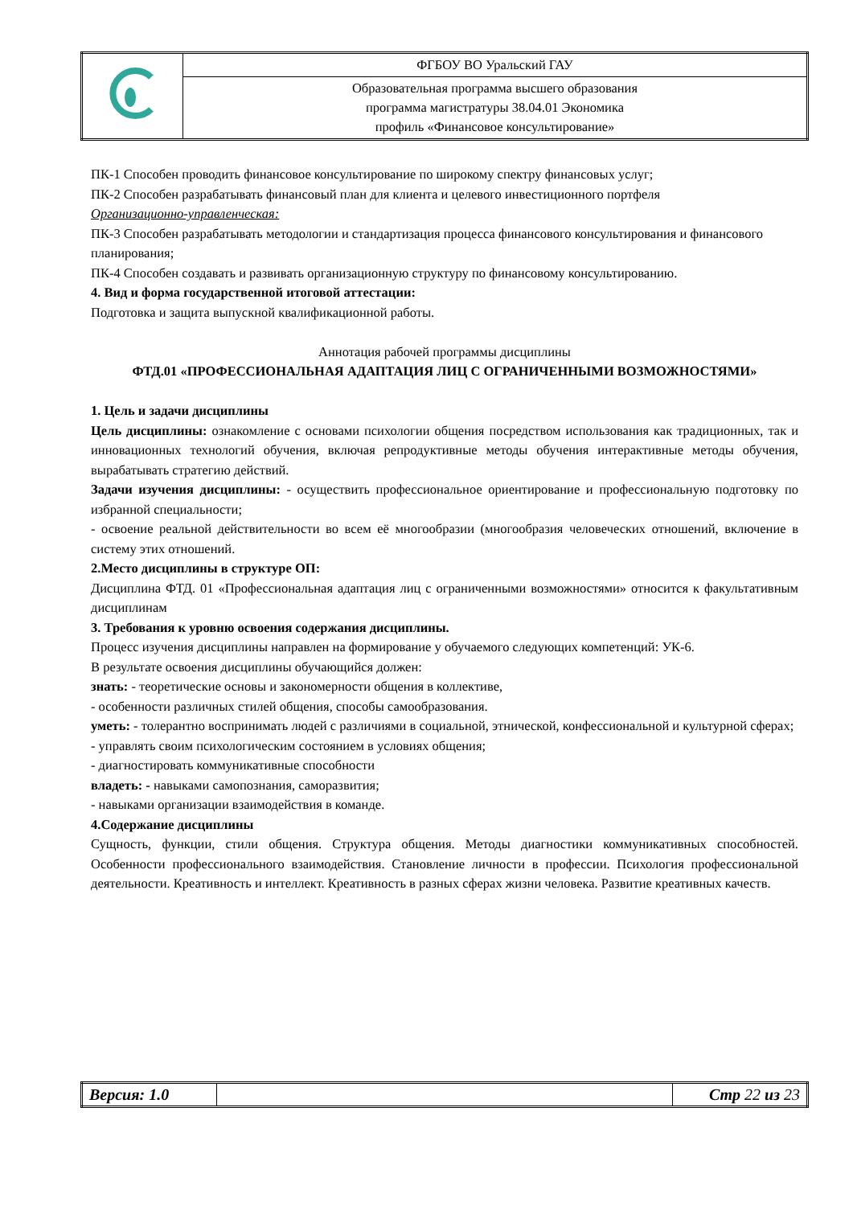| | ФГБОУ ВО Уральский ГАУ |
| | Образовательная программа высшего образования программа магистратуры 38.04.01 Экономика профиль «Финансовое консультирование» |
ПК-1 Способен проводить финансовое консультирование по широкому спектру финансовых услуг;
ПК-2 Способен разрабатывать финансовый план для клиента и целевого инвестиционного портфеля
Организационно-управленческая:
ПК-3 Способен разрабатывать методологии и стандартизация процесса финансового консультирования и финансового планирования;
ПК-4 Способен создавать и развивать организационную структуру по финансовому консультированию.
4. Вид и форма государственной итоговой аттестации:
Подготовка и защита выпускной квалификационной работы.
Аннотация рабочей программы дисциплины
ФТД.01 «ПРОФЕССИОНАЛЬНАЯ АДАПТАЦИЯ ЛИЦ С ОГРАНИЧЕННЫМИ ВОЗМОЖНОСТЯМИ»
1. Цель и задачи дисциплины
Цель дисциплины: ознакомление с основами психологии общения посредством использования как традиционных, так и инновационных технологий обучения, включая репродуктивные методы обучения интерактивные методы обучения, вырабатывать стратегию действий.
Задачи изучения дисциплины: - осуществить профессиональное ориентирование и профессиональную подготовку по избранной специальности;
- освоение реальной действительности во всем её многообразии (многообразия человеческих отношений, включение в систему этих отношений.
2.Место дисциплины в структуре ОП:
Дисциплина ФТД. 01 «Профессиональная адаптация лиц с ограниченными возможностями» относится к факультативным дисциплинам
3. Требования к уровню освоения содержания дисциплины.
Процесс изучения дисциплины направлен на формирование у обучаемого следующих компетенций: УК-6.
В результате освоения дисциплины обучающийся должен:
знать: - теоретические основы и закономерности общения в коллективе,
- особенности различных стилей общения, способы самообразования.
уметь: - толерантно воспринимать людей с различиями в социальной, этнической, конфессиональной и культурной сферах;
- управлять своим психологическим состоянием в условиях общения;
- диагностировать коммуникативные способности
владеть: - навыками самопознания, саморазвития;
- навыками организации взаимодействия в команде.
4.Содержание дисциплины
Сущность, функции, стили общения. Структура общения. Методы диагностики коммуникативных способностей. Особенности профессионального взаимодействия. Становление личности в профессии. Психология профессиональной деятельности. Креативность и интеллект. Креативность в разных сферах жизни человека. Развитие креативных качеств.
| Версия: 1.0 | | Стр 22 из 23 |